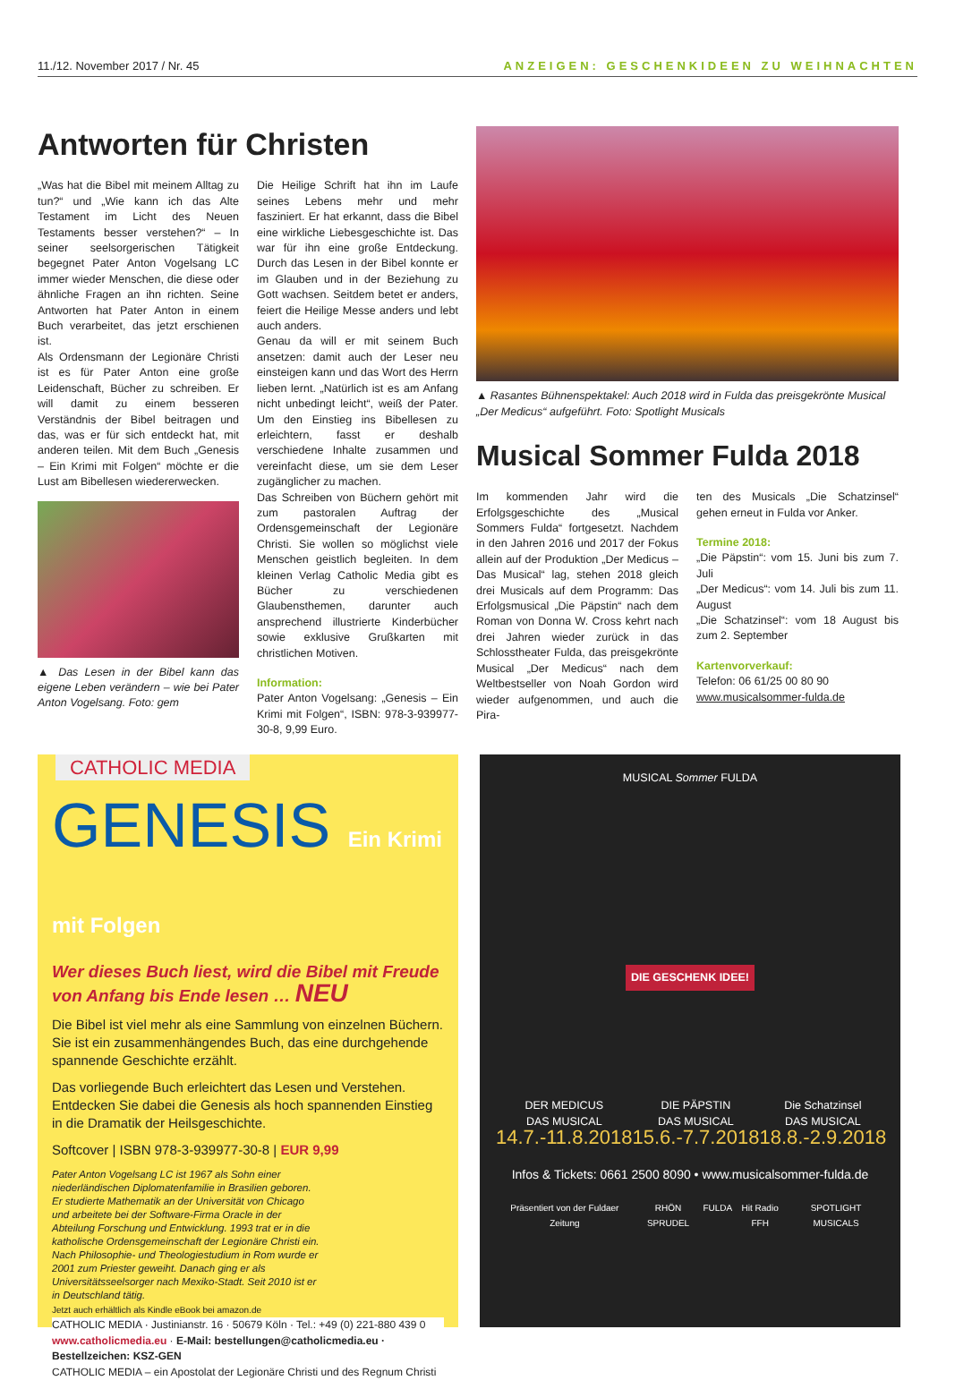11./12. November 2017 / Nr. 45 ANZEIGEN: GESCHENKIDEEN ZU WEIHNACHTEN
Antworten für Christen
„Was hat die Bibel mit meinem Alltag zu tun?“ und „Wie kann ich das Alte Testament im Licht des Neuen Testaments besser verstehen?“ – In seiner seelsorgerischen Tätigkeit begegnet Pater Anton Vogelsang LC immer wieder Menschen, die diese oder ähnliche Fragen an ihn richten. Seine Antworten hat Pater Anton in einem Buch verarbeitet, das jetzt erschienen ist.
Als Ordensmann der Legionäre Christi ist es für Pater Anton eine große Leidenschaft, Bücher zu schreiben. Er will damit zu einem besseren Verständnis der Bibel beitragen und das, was er für sich entdeckt hat, mit anderen teilen. Mit dem Buch „Genesis – Ein Krimi mit Folgen“ möchte er die Lust am Bibellesen wiedererwecken.
▲ Das Lesen in der Bibel kann das eigene Leben verändern – wie bei Pater Anton Vogelsang. Foto: gem
Die Heilige Schrift hat ihn im Laufe seines Lebens mehr und mehr fasziniert. Er hat erkannt, dass die Bibel eine wirkliche Liebesgeschichte ist. Das war für ihn eine große Entdeckung. Durch das Lesen in der Bibel konnte er im Glauben und in der Beziehung zu Gott wachsen. Seitdem betet er anders, feiert die Heilige Messe anders und lebt auch anders.
Genau da will er mit seinem Buch ansetzen: damit auch der Leser neu einsteigen kann und das Wort des Herrn lieben lernt. „Natürlich ist es am Anfang nicht unbedingt leicht“, weiß der Pater. Um den Einstieg ins Bibellesen zu erleichtern, fasst er deshalb verschiedene Inhalte zusammen und vereinfacht diese, um sie dem Leser zugänglicher zu machen.
Das Schreiben von Büchern gehört mit zum pastoralen Auftrag der Ordensgemeinschaft der Legionäre Christi. Sie wollen so möglichst viele Menschen geistlich begleiten. In dem kleinen Verlag Catholic Media gibt es Bücher zu verschiedenen Glaubensthemen, darunter auch ansprechend illustrierte Kinderbücher sowie exklusive Grußkarten mit christlichen Motiven.
Information:
Pater Anton Vogelsang: „Genesis – Ein Krimi mit Folgen“, ISBN: 978-3-939977-30-8, 9,99 Euro.
▲ Rasantes Bühnenspektakel: Auch 2018 wird in Fulda das preisgekrönte Musical „Der Medicus“ aufgeführt. Foto: Spotlight Musicals
Musical Sommer Fulda 2018
Im kommenden Jahr wird die Erfolgsgeschichte des „Musical Sommers Fulda“ fortgesetzt. Nachdem in den Jahren 2016 und 2017 der Fokus allein auf der Produktion „Der Medicus – Das Musical“ lag, stehen 2018 gleich drei Musicals auf dem Programm: Das Erfolgsmusical „Die Päpstin“ nach dem Roman von Donna W. Cross kehrt nach drei Jahren wieder zurück in das Schlosstheater Fulda, das preisgekrönte Musical „Der Medicus“ nach dem Weltbestseller von Noah Gordon wird wieder aufgenommen, und auch die Pira-
ten des Musicals „Die Schatzinsel“ gehen erneut in Fulda vor Anker.
Termine 2018:
„Die Päpstin“: vom 15. Juni bis zum 7. Juli
„Der Medicus“: vom 14. Juli bis zum 11. August
„Die Schatzinsel“: vom 18 August bis zum 2. September
Kartenvorverkauf:
Telefon: 06 61/25 00 80 90
www.musicalsommer-fulda.de
CATHOLIC MEDIA
GENESIS Ein Krimi mit Folgen
Wer dieses Buch liest, wird die Bibel mit Freude von Anfang bis Ende lesen … NEU
Die Bibel ist viel mehr als eine Sammlung von einzelnen Büchern. Sie ist ein zusammenhängendes Buch, das eine durchgehende spannende Geschichte erzählt.
Das vorliegende Buch erleichtert das Lesen und Verstehen. Entdecken Sie dabei die Genesis als hoch spannenden Einstieg in die Dramatik der Heilsgeschichte.
Softcover | ISBN 978-3-939977-30-8 | EUR 9,99
Pater Anton Vogelsang LC ist 1967 als Sohn einer niederländischen Diplomatenfamilie in Brasilien geboren. Er studierte Mathematik an der Universität von Chicago und arbeitete bei der Software-Firma Oracle in der Abteilung Forschung und Entwicklung. 1993 trat er in die katholische Ordensgemeinschaft der Legionäre Christi ein. Nach Philosophie- und Theologiestudium in Rom wurde er 2001 zum Priester geweiht. Danach ging er als Universitätsseelsorger nach Mexiko-Stadt. Seit 2010 ist er in Deutschland tätig.
Jetzt auch erhältlich als Kindle eBook bei amazon.de
CATHOLIC MEDIA · Justinianstr. 16 · 50679 Köln · Tel.: +49 (0) 221-880 439 0
www.catholicmedia.eu · E-Mail: bestellungen@catholicmedia.eu · Bestellzeichen: KSZ-GEN
CATHOLIC MEDIA – ein Apostolat der Legionäre Christi und des Regnum Christi
MUSICAL Sommer FULDA
DIE GESCHENK IDEE!
DER MEDICUS
DAS MUSICAL
14.7.-11.8.2018
DIE PÄPSTIN
DAS MUSICAL
15.6.-7.7.2018
Die Schatzinsel
DAS MUSICAL
18.8.-2.9.2018
Infos & Tickets: 0661 2500 8090 • www.musicalsommer-fulda.de
Präsentiert von der Fuldaer Zeitung RHÖN SPRUDEL FULDA Hit Radio FFH SPOTLIGHT MUSICALS